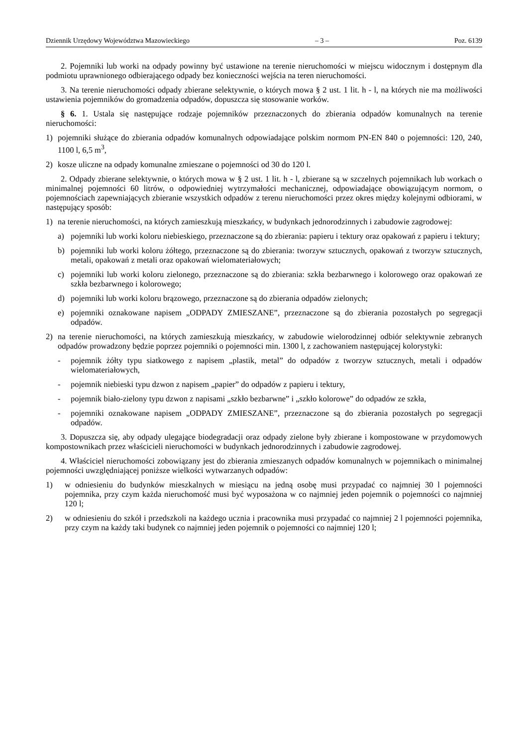Dziennik Urzędowy Województwa Mazowieckiego – 3 – Poz. 6139
2. Pojemniki lub worki na odpady powinny być ustawione na terenie nieruchomości w miejscu widocznym i dostępnym dla podmiotu uprawnionego odbierającego odpady bez konieczności wejścia na teren nieruchomości.
3. Na terenie nieruchomości odpady zbierane selektywnie, o których mowa § 2 ust. 1 lit. h - l, na których nie ma możliwości ustawienia pojemników do gromadzenia odpadów, dopuszcza się stosowanie worków.
§ 6. 1. Ustala się następujące rodzaje pojemników przeznaczonych do zbierania odpadów komunalnych na terenie nieruchomości:
1) pojemniki służące do zbierania odpadów komunalnych odpowiadające polskim normom PN-EN 840 o pojemności: 120, 240, 1100 l, 6,5 m<sup>3</sup>,
2) kosze uliczne na odpady komunalne zmieszane o pojemności od 30 do 120 l.
2. Odpady zbierane selektywnie, o których mowa w § 2 ust. 1 lit. h - l, zbierane są w szczelnych pojemnikach lub workach o minimalnej pojemności 60 litrów, o odpowiedniej wytrzymałości mechanicznej, odpowiadające obowiązującym normom, o pojemnościach zapewniających zbieranie wszystkich odpadów z terenu nieruchomości przez okres między kolejnymi odbiorami, w następujący sposób:
1) na terenie nieruchomości, na których zamieszkują mieszkańcy, w budynkach jednorodzinnych i zabudowie zagrodowej:
a) pojemniki lub worki koloru niebieskiego, przeznaczone są do zbierania: papieru i tektury oraz opakowań z papieru i tektury;
b) pojemniki lub worki koloru żółtego, przeznaczone są do zbierania: tworzyw sztucznych, opakowań z tworzyw sztucznych, metali, opakowań z metali oraz opakowań wielomateriałowych;
c) pojemniki lub worki koloru zielonego, przeznaczone są do zbierania: szkła bezbarwnego i kolorowego oraz opakowań ze szkła bezbarwnego i kolorowego;
d) pojemniki lub worki koloru brązowego, przeznaczone są do zbierania odpadów zielonych;
e) pojemniki oznakowane napisem „ODPADY ZMIESZANE”, przeznaczone są do zbierania pozostałych po segregacji odpadów.
2) na terenie nieruchomości, na których zamieszkują mieszkańcy, w zabudowie wielorodzinnej odbiór selektywnie zebranych odpadów prowadzony będzie poprzez pojemniki o pojemności min. 1300 l, z zachowaniem następującej kolorystyki:
- pojemnik żółty typu siatkowego z napisem „plastik, metal” do odpadów z tworzyw sztucznych, metali i odpadów wielomateriałowych,
- pojemnik niebieski typu dzwon z napisem „papier” do odpadów z papieru i tektury,
- pojemnik biało-zielony typu dzwon z napisami „szkło bezbarwne” i „szkło kolorowe” do odpadów ze szkła,
- pojemniki oznakowane napisem „ODPADY ZMIESZANE”, przeznaczone są do zbierania pozostałych po segregacji odpadów.
3. Dopuszcza się, aby odpady ulegające biodegradacji oraz odpady zielone były zbierane i kompostowane w przydomowych kompostownikach przez właścicieli nieruchomości w budynkach jednorodzinnych i zabudowie zagrodowej.
4. Właściciel nieruchomości zobowiązany jest do zbierania zmieszanych odpadów komunalnych w pojemnikach o minimalnej pojemności uwzględniającej poniższe wielkości wytwarzanych odpadów:
1) w odniesieniu do budynków mieszkalnych w miesiącu na jedną osobę musi przypadać co najmniej 30 l pojemności pojemnika, przy czym każda nieruchomość musi być wyposażona w co najmniej jeden pojemnik o pojemności co najmniej 120 l;
2) w odniesieniu do szkół i przedszkoli na każdego ucznia i pracownika musi przypadać co najmniej 2 l pojemności pojemnika, przy czym na każdy taki budynek co najmniej jeden pojemnik o pojemności co najmniej 120 l;